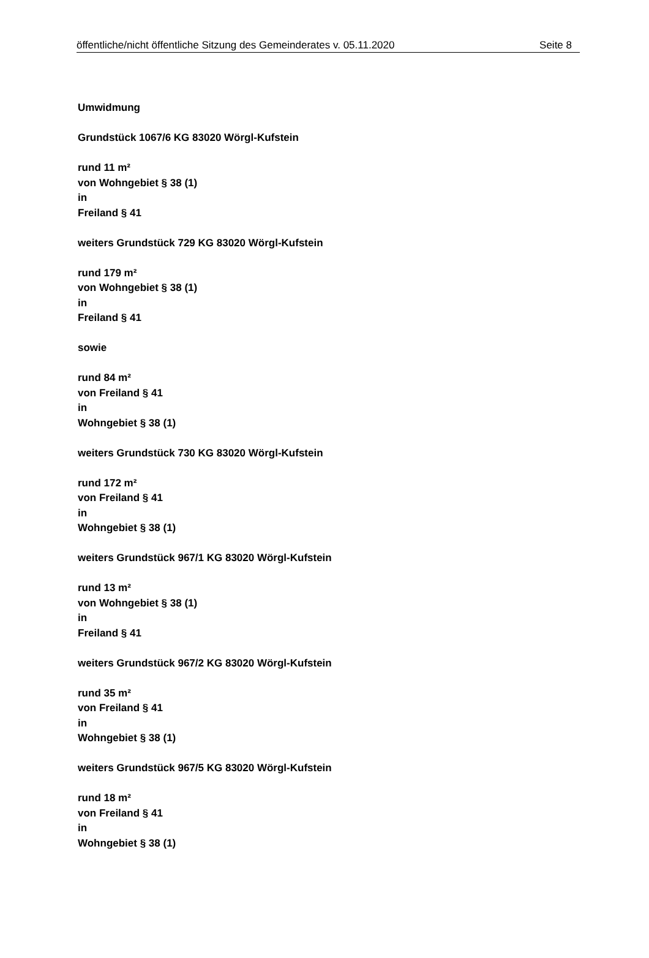öffentliche/nicht öffentliche Sitzung des Gemeinderates v. 05.11.2020 Seite 8
Umwidmung
Grundstück 1067/6 KG 83020 Wörgl-Kufstein
rund 11 m²
von Wohngebiet § 38 (1)
in
Freiland § 41
weiters Grundstück 729 KG 83020 Wörgl-Kufstein
rund 179 m²
von Wohngebiet § 38 (1)
in
Freiland § 41
sowie
rund 84 m²
von Freiland § 41
in
Wohngebiet § 38 (1)
weiters Grundstück 730 KG 83020 Wörgl-Kufstein
rund 172 m²
von Freiland § 41
in
Wohngebiet § 38 (1)
weiters Grundstück 967/1 KG 83020 Wörgl-Kufstein
rund 13 m²
von Wohngebiet § 38 (1)
in
Freiland § 41
weiters Grundstück 967/2 KG 83020 Wörgl-Kufstein
rund 35 m²
von Freiland § 41
in
Wohngebiet § 38 (1)
weiters Grundstück 967/5 KG 83020 Wörgl-Kufstein
rund 18 m²
von Freiland § 41
in
Wohngebiet § 38 (1)